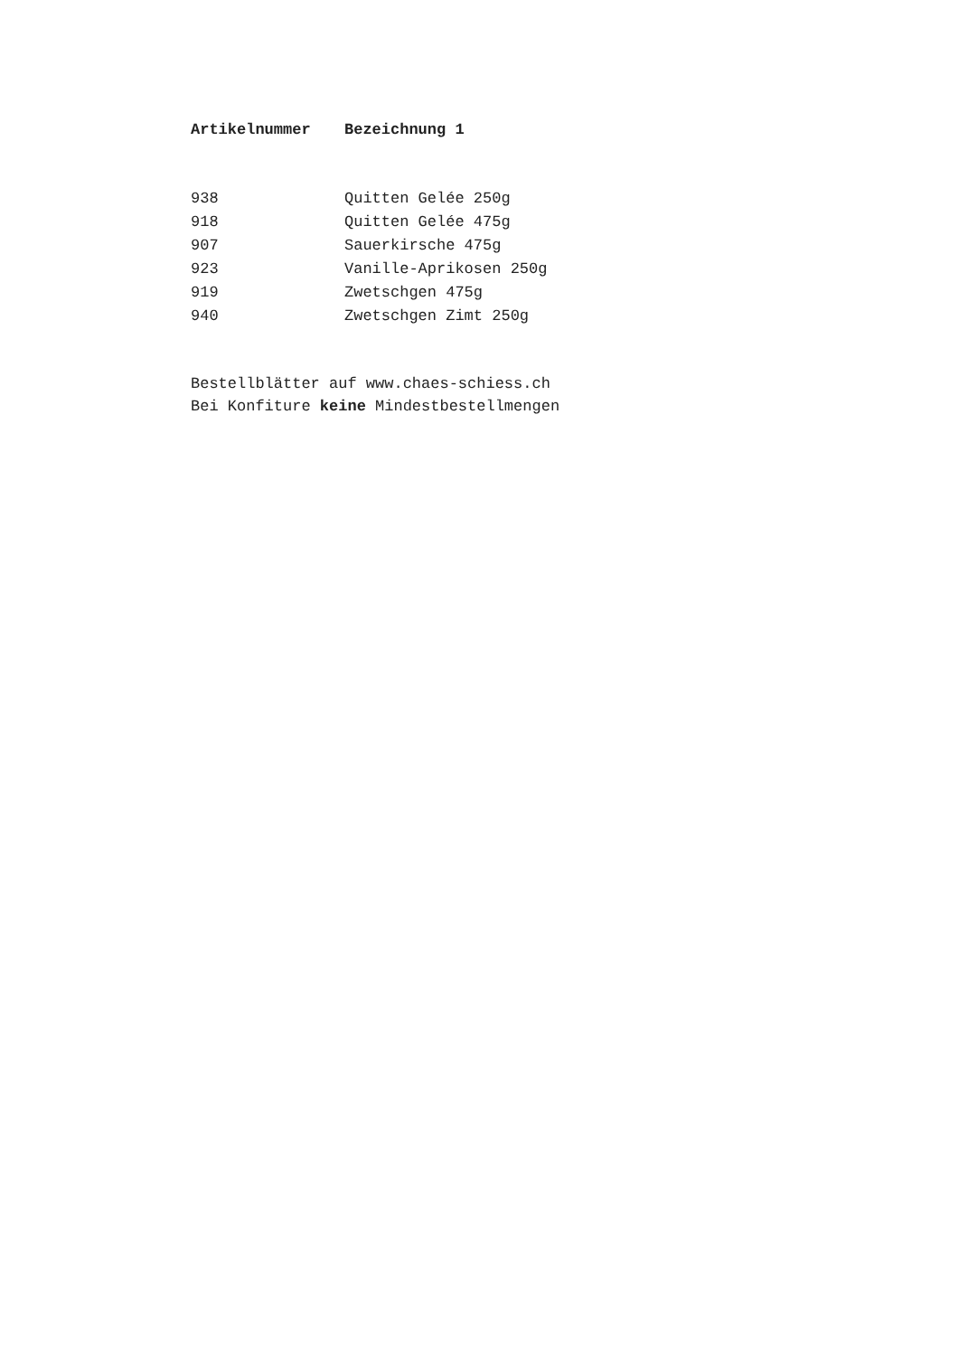| Artikelnummer | Bezeichnung 1 |
| --- | --- |
| 938 | Quitten Gelée 250g |
| 918 | Quitten Gelée 475g |
| 907 | Sauerkirsche 475g |
| 923 | Vanille-Aprikosen 250g |
| 919 | Zwetschgen 475g |
| 940 | Zwetschgen Zimt 250g |
Bestellblätter auf www.chaes-schiess.ch
Bei Konfiture keine Mindestbestellmengen